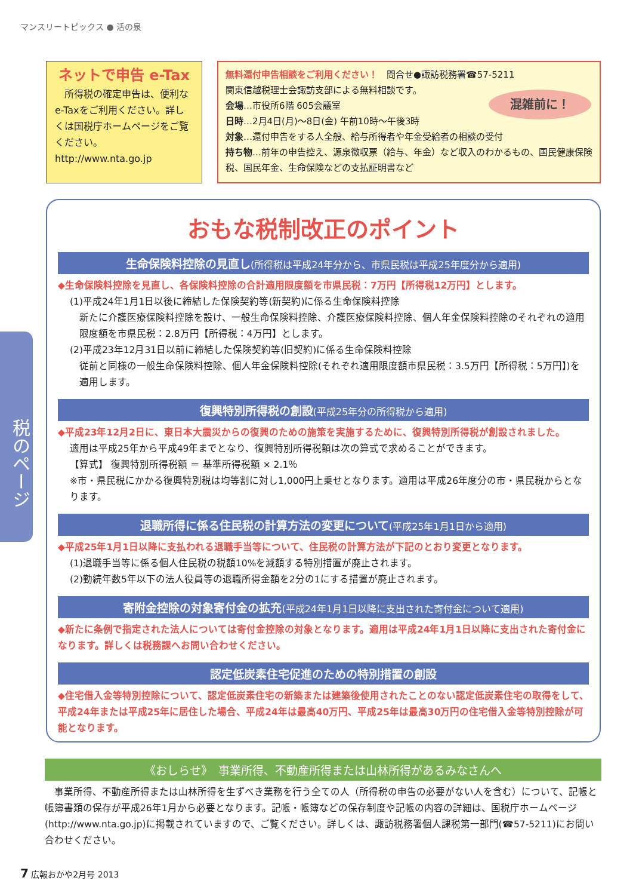マンスリートピックス ● 活の泉
税のページ
ネットで申告 e-Tax
　所得税の確定申告は、便利なe-Taxをご利用ください。詳しくは国税庁ホームページをご覧ください。
http://www.nta.go.jp
無料還付申告相談をご利用ください！　問合せ●諏訪税務署☎57-5211
関東信越税理士会諏訪支部による無料相談です。
会場…市役所6階 605会議室
日時…2月4日(月)～8日(金) 午前10時～午後3時
対象…還付申告をする人全般、給与所得者や年金受給者の相談の受付
持ち物…前年の申告控え、源泉徴収票（給与、年金）など収入のわかるもの、国民健康保険税、国民年金、生命保険などの支払証明書など
混雑前に！
おもな税制改正のポイント
生命保険料控除の見直し(所得税は平成24年分から、市県民税は平成25年度分から適用)
◆生命保険料控除を見直し、各保険料控除の合計適用限度額を市県民税：7万円【所得税12万円】とします。
(1)平成24年1月1日以後に締結した保険契約等(新契約)に係る生命保険料控除
新たに介護医療保険料控除を設け、一般生命保険料控除、介護医療保険料控除、個人年金保険料控除のそれぞれの適用限度額を市県民税：2.8万円【所得税：4万円】とします。
(2)平成23年12月31日以前に締結した保険契約等(旧契約)に係る生命保険料控除
従前と同様の一般生命保険料控除、個人年金保険料控除(それぞれ適用限度額市県民税：3.5万円【所得税：5万円】)を適用します。
復興特別所得税の創設(平成25年分の所得税から適用)
◆平成23年12月2日に、東日本大震災からの復興のための施策を実施するために、復興特別所得税が創設されました。
適用は平成25年から平成49年までとなり、復興特別所得税額は次の算式で求めることができます。
【算式】 復興特別所得税額 ＝ 基準所得税額 × 2.1％
※市・県民税にかかる復興特別税は均等割に対し1,000円上乗せとなります。適用は平成26年度分の市・県民税からとなります。
退職所得に係る住民税の計算方法の変更について(平成25年1月1日から適用)
◆平成25年1月1日以降に支払われる退職手当等について、住民税の計算方法が下記のとおり変更となります。
(1)退職手当等に係る個人住民税の税額10%を減額する特別措置が廃止されます。
(2)勤続年数5年以下の法人役員等の退職所得金額を2分の1にする措置が廃止されます。
寄附金控除の対象寄付金の拡充(平成24年1月1日以降に支出された寄付金について適用)
◆新たに条例で指定された法人については寄付金控除の対象となります。適用は平成24年1月1日以降に支出された寄付金になります。詳しくは税務課へお問い合わせください。
認定低炭素住宅促進のための特別措置の創設
◆住宅借入金等特別控除について、認定低炭素住宅の新築または建築後使用されたことのない認定低炭素住宅の取得をして、平成24年または平成25年に居住した場合、平成24年は最高40万円、平成25年は最高30万円の住宅借入金等特別控除が可能となります。
《おしらせ》　事業所得、不動産所得または山林所得があるみなさんへ
　事業所得、不動産所得または山林所得を生ずべき業務を行う全ての人（所得税の申告の必要がない人を含む）について、記帳と帳簿書類の保存が平成26年1月から必要となります。記帳・帳簿などの保存制度や記帳の内容の詳細は、国税庁ホームページ(http://www.nta.go.jp)に掲載されていますので、ご覧ください。詳しくは、諏訪税務署個人課税第一部門(☎57-5211)にお問い合わせください。
7 広報おかや2月号 2013